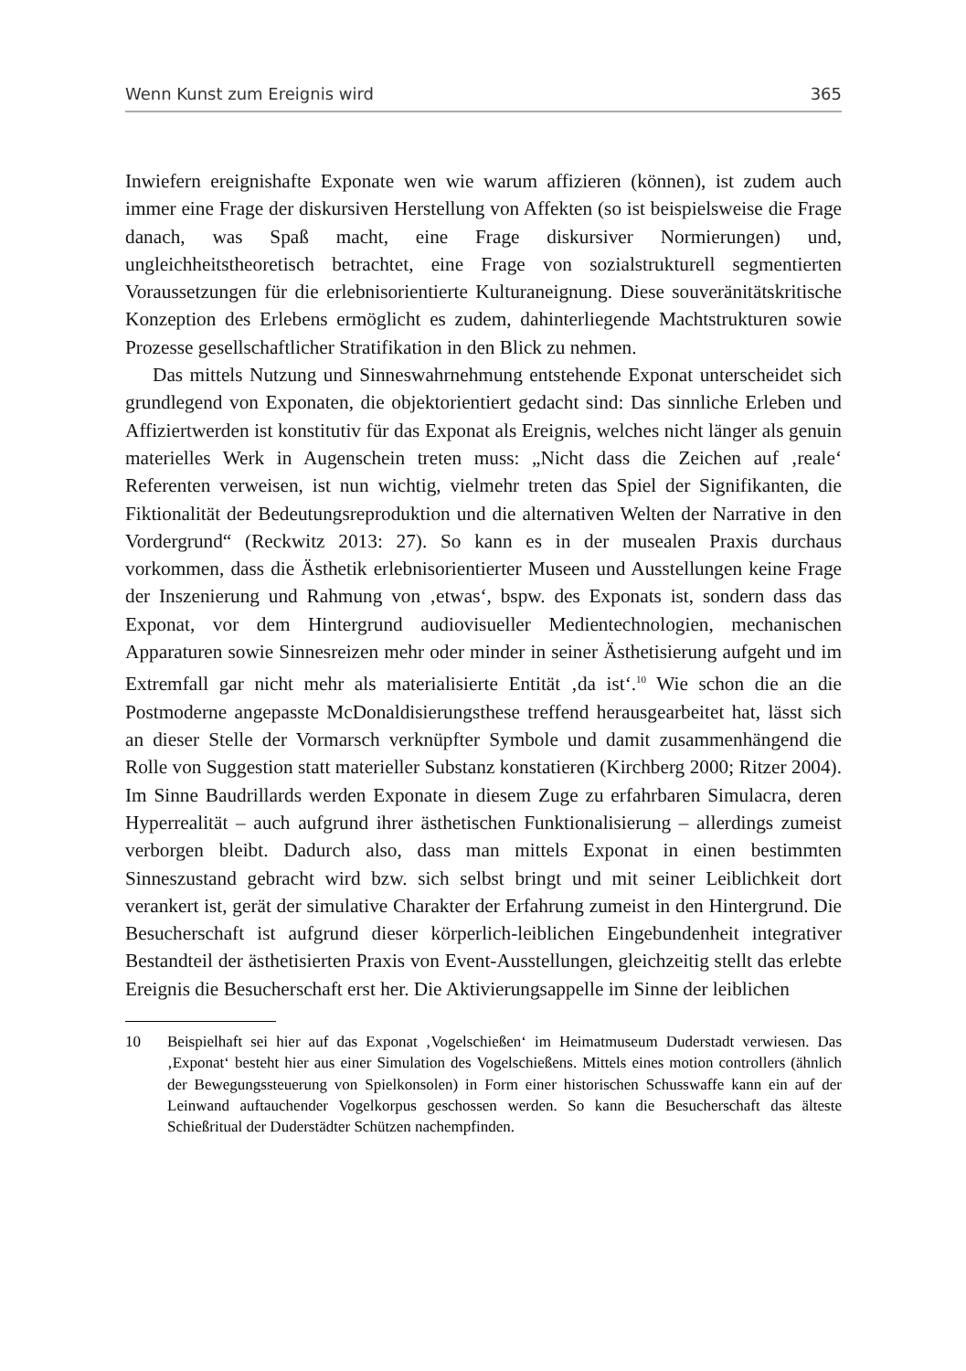Wenn Kunst zum Ereignis wird 365
Inwiefern ereignishafte Exponate wen wie warum affizieren (können), ist zudem auch immer eine Frage der diskursiven Herstellung von Affekten (so ist beispielsweise die Frage danach, was Spaß macht, eine Frage diskursiver Normierungen) und, ungleichheitstheoretisch betrachtet, eine Frage von sozialstrukturell segmentierten Voraussetzungen für die erlebnisorientierte Kulturaneignung. Diese souveränitätskritische Konzeption des Erlebens ermöglicht es zudem, dahinterliegende Machtstrukturen sowie Prozesse gesellschaftlicher Stratifikation in den Blick zu nehmen.
Das mittels Nutzung und Sinneswahrnehmung entstehende Exponat unterscheidet sich grundlegend von Exponaten, die objektorientiert gedacht sind: Das sinnliche Erleben und Affiziertwerden ist konstitutiv für das Exponat als Ereignis, welches nicht länger als genuin materielles Werk in Augenschein treten muss: „Nicht dass die Zeichen auf ‚reale‘ Referenten verweisen, ist nun wichtig, vielmehr treten das Spiel der Signifikanten, die Fiktionalität der Bedeutungsreproduktion und die alternativen Welten der Narrative in den Vordergrund“ (Reckwitz 2013: 27). So kann es in der musealen Praxis durchaus vorkommen, dass die Ästhetik erlebnisorientierter Museen und Ausstellungen keine Frage der Inszenierung und Rahmung von ‚etwas‘, bspw. des Exponats ist, sondern dass das Exponat, vor dem Hintergrund audiovisueller Medientechnologien, mechanischen Apparaturen sowie Sinnesreizen mehr oder minder in seiner Ästhetisierung aufgeht und im Extremfall gar nicht mehr als materialisierte Entität ‚da ist‘.<sup>10</sup> Wie schon die an die Postmoderne angepasste McDonaldisierungsthese treffend herausgearbeitet hat, lässt sich an dieser Stelle der Vormarsch verknüpfter Symbole und damit zusammenhängend die Rolle von Suggestion statt materieller Substanz konstatieren (Kirchberg 2000; Ritzer 2004). Im Sinne Baudrillards werden Exponate in diesem Zuge zu erfahrbaren Simulacra, deren Hyperrealität – auch aufgrund ihrer ästhetischen Funktionalisierung – allerdings zumeist verborgen bleibt. Dadurch also, dass man mittels Exponat in einen bestimmten Sinneszustand gebracht wird bzw. sich selbst bringt und mit seiner Leiblichkeit dort verankert ist, gerät der simulative Charakter der Erfahrung zumeist in den Hintergrund. Die Besucherschaft ist aufgrund dieser körperlich-leiblichen Eingebundenheit integrativer Bestandteil der ästhetisierten Praxis von Event-Ausstellungen, gleichzeitig stellt das erlebte Ereignis die Besucherschaft erst her. Die Aktivierungsappelle im Sinne der leiblichen
10 Beispielhaft sei hier auf das Exponat ‚Vogelschießen‘ im Heimatmuseum Duderstadt verwiesen. Das ‚Exponat‘ besteht hier aus einer Simulation des Vogelschießens. Mittels eines motion controllers (ähnlich der Bewegungssteuerung von Spielkonsolen) in Form einer historischen Schusswaffe kann ein auf der Leinwand auftauchender Vogelkorpus geschossen werden. So kann die Besucherschaft das älteste Schießritual der Duderstädter Schützen nachempfinden.